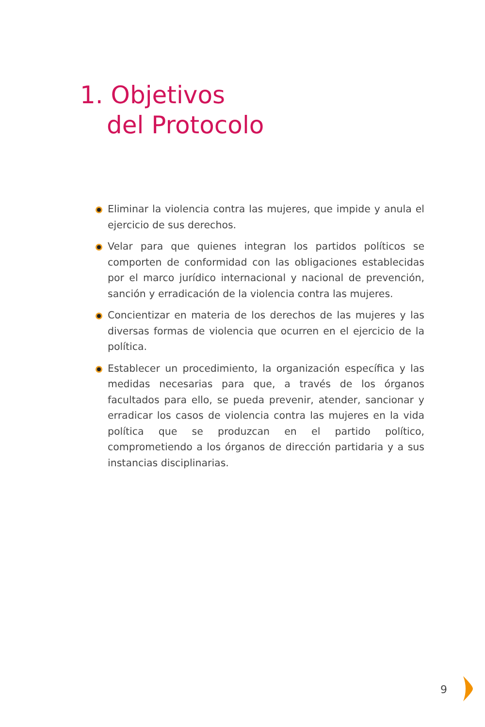1. Objetivos
del Protocolo
Eliminar la violencia contra las mujeres, que impide y anula el ejercicio de sus derechos.
Velar para que quienes integran los partidos políticos se comporten de conformidad con las obligaciones establecidas por el marco jurídico internacional y nacional de prevención, sanción y erradicación de la violencia contra las mujeres.
Concientizar en materia de los derechos de las mujeres y las diversas formas de violencia que ocurren en el ejercicio de la política.
Establecer un procedimiento, la organización específica y las medidas necesarias para que, a través de los órganos facultados para ello, se pueda prevenir, atender, sancionar y erradicar los casos de violencia contra las mujeres en la vida política que se produzcan en el partido político, comprometiendo a los órganos de dirección partidaria y a sus instancias disciplinarias.
9